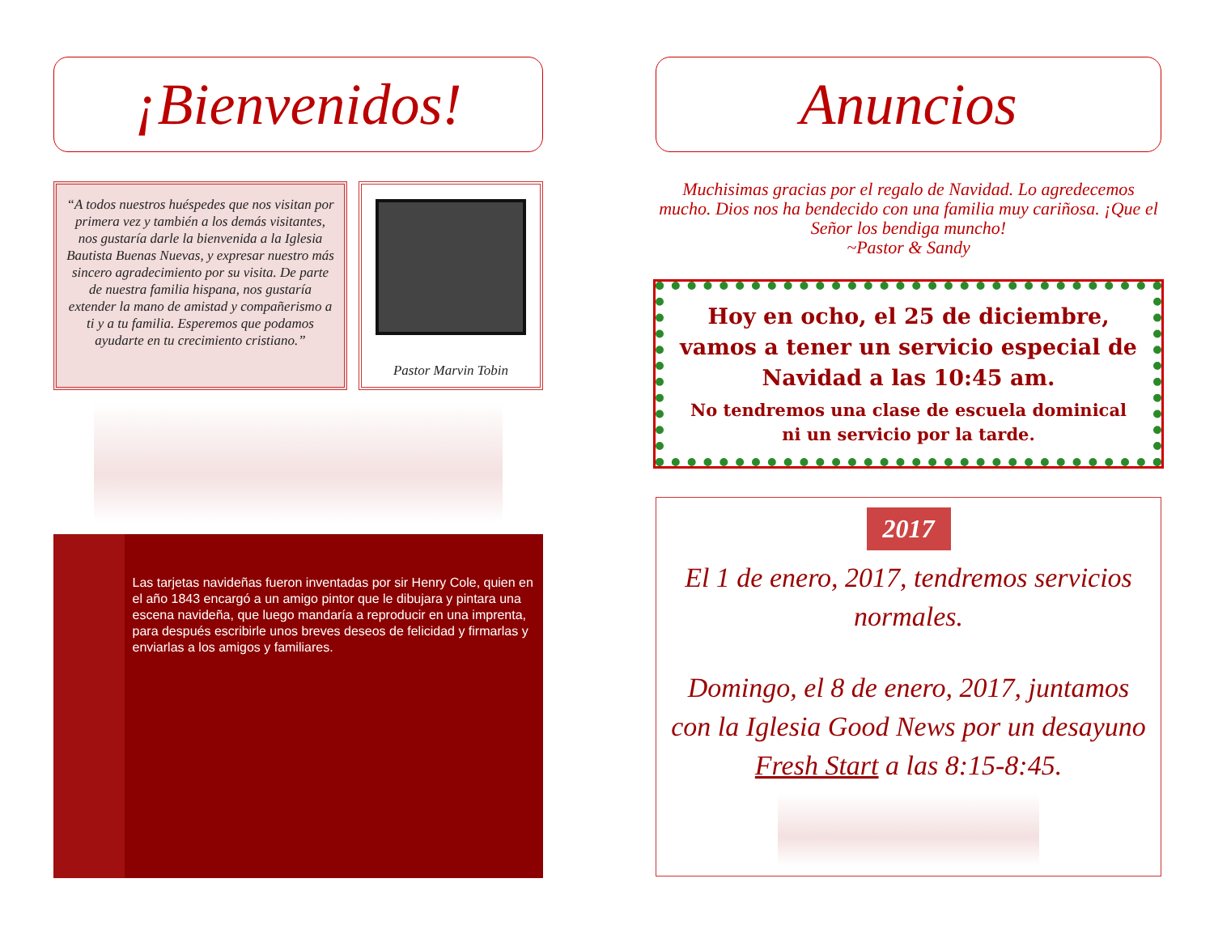¡Bienvenidos!
“A todos nuestros huéspedes que nos visitan por primera vez y también a los demás visitantes, nos gustaría darle la bienvenida a la Iglesia Bautista Buenas Nuevas, y expresar nuestro más sincero agradecimiento por su visita. De parte de nuestra familia hispana, nos gustaría extender la mano de amistad y compañerismo a ti y a tu familia. Esperemos que podamos ayudarte en tu crecimiento cristiano.”
Pastor Marvin Tobin
Las tarjetas navideñas fueron inventadas por sir Henry Cole, quien en el año 1843 encargó a un amigo pintor que le dibujara y pintara una escena navideña, que luego mandaría a reproducir en una imprenta, para después escribirle unos breves deseos de felicidad y firmarlas y enviarlas a los amigos y familiares.
Anuncios
Muchisimas gracias por el regalo de Navidad. Lo agredecemos mucho. Dios nos ha bendecido con una familia muy cariñosa. ¡Que el Señor los bendiga muncho!
~Pastor & Sandy
Hoy en ocho, el 25 de diciembre, vamos a tener un servicio especial de Navidad a las 10:45 am.
No tendremos una clase de escuela dominical ni un servicio por la tarde.
2017
El 1 de enero, 2017, tendremos servicios normales.
Domingo, el 8 de enero, 2017, juntamos con la Iglesia Good News por un desayuno Fresh Start a las 8:15-8:45.